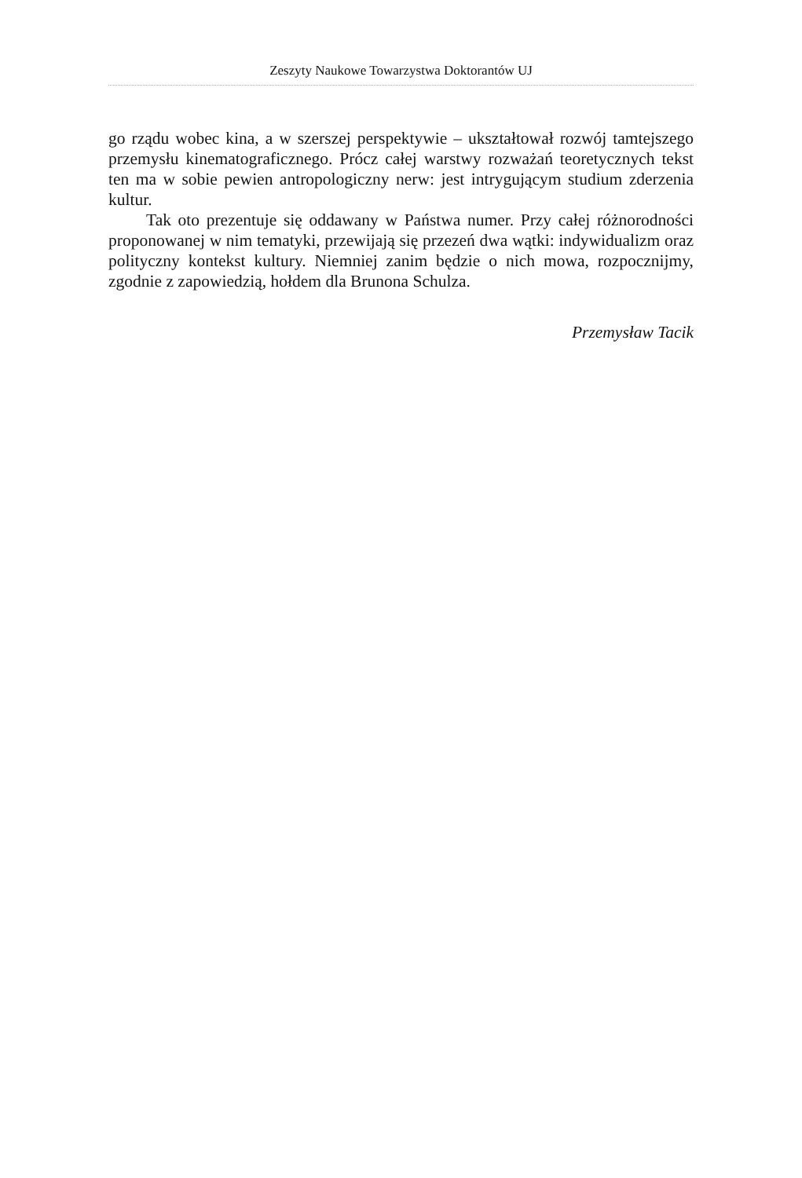Zeszyty Naukowe Towarzystwa Doktorantów UJ
go rządu wobec kina, a w szerszej perspektywie – ukształtował rozwój tamtej­szego przemysłu kinematograficznego. Prócz całej warstwy rozważań teore­tycznych tekst ten ma w sobie pewien antropologiczny nerw: jest intrygującym studium zderzenia kultur.
Tak oto prezentuje się oddawany w Państwa numer. Przy całej różnorodno­ści proponowanej w nim tematyki, przewijają się przezeń dwa wątki: indywidu­alizm oraz polityczny kontekst kultury. Niemniej zanim będzie o nich mowa, rozpocznijmy, zgodnie z zapowiedzią, hołdem dla Brunona Schulza.
Przemysław Tacik